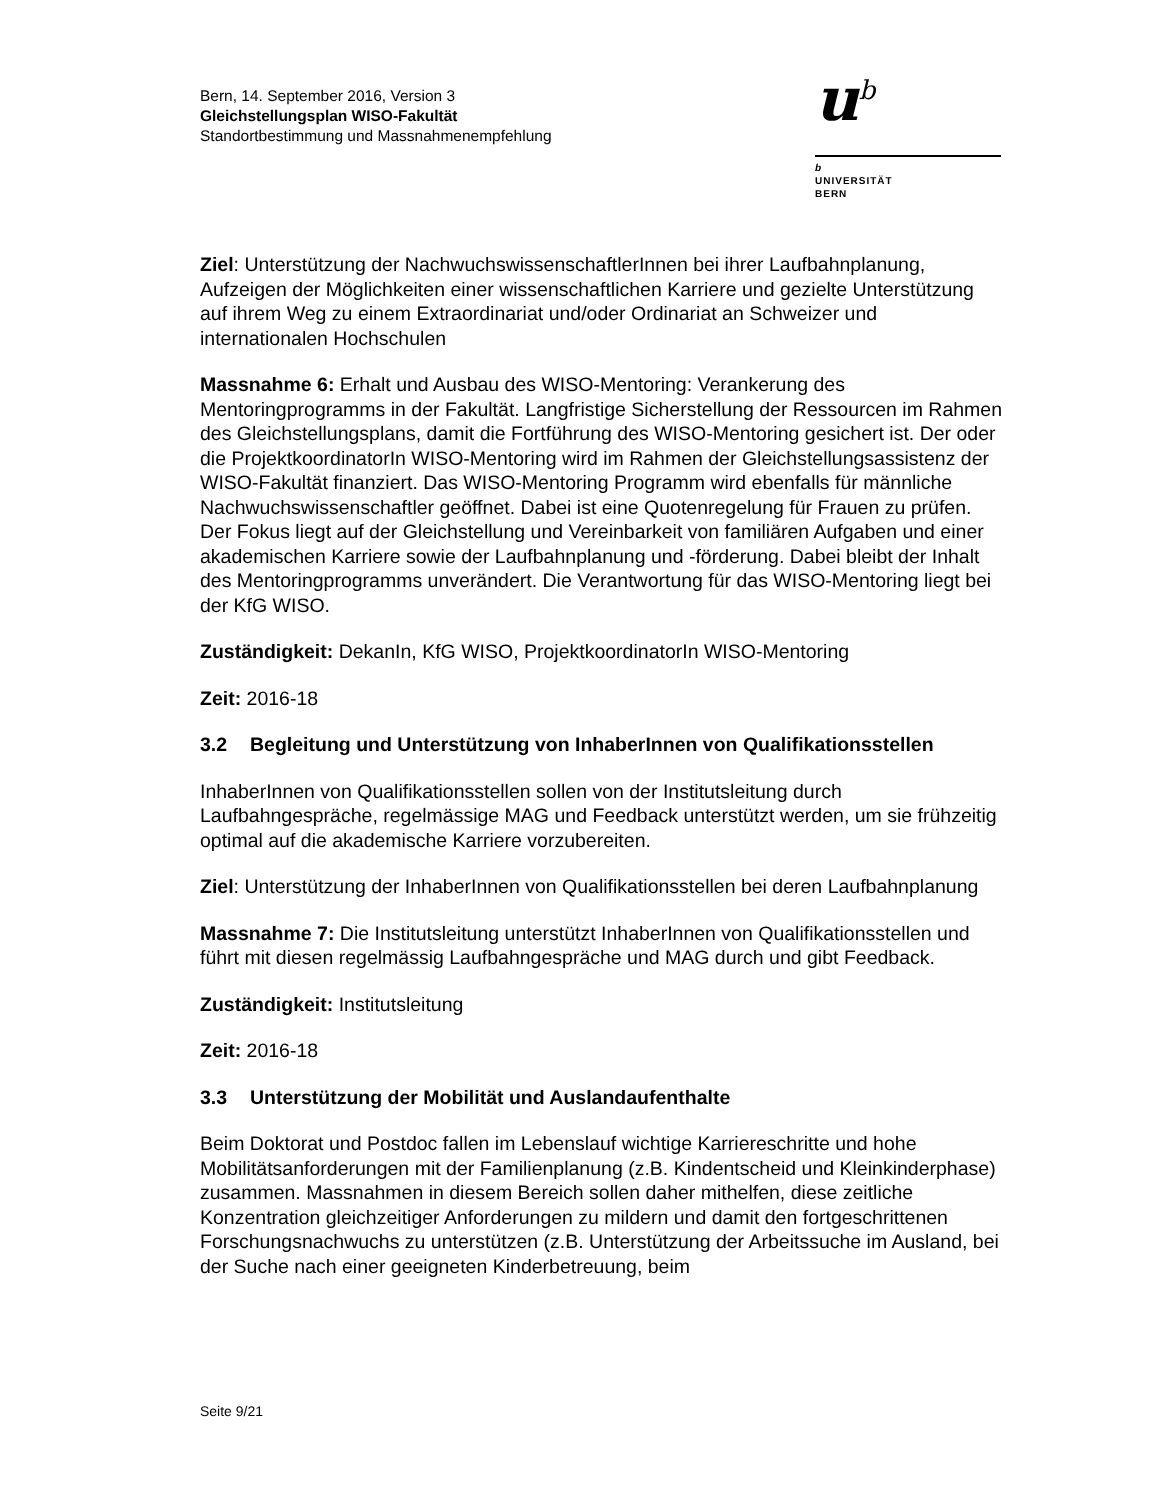Bern, 14. September 2016, Version 3
Gleichstellungsplan WISO-Fakultät
Standortbestimmung und Massnahmenempfehlung
u<sup>b</sup>
b
UNIVERSITÄT
BERN
Ziel: Unterstützung der NachwuchswissenschaftlerInnen bei ihrer Laufbahnplanung, Aufzeigen der Möglichkeiten einer wissenschaftlichen Karriere und gezielte Unterstützung auf ihrem Weg zu einem Extraordinariat und/oder Ordinariat an Schweizer und internationalen Hochschulen
Massnahme 6: Erhalt und Ausbau des WISO-Mentoring: Verankerung des Mentoringprogramms in der Fakultät. Langfristige Sicherstellung der Ressourcen im Rahmen des Gleichstellungsplans, damit die Fortführung des WISO-Mentoring gesichert ist. Der oder die ProjektkoordinatorIn WISO-Mentoring wird im Rahmen der Gleichstellungsassistenz der WISO-Fakultät finanziert. Das WISO-Mentoring Programm wird ebenfalls für männliche Nachwuchswissenschaftler geöffnet. Dabei ist eine Quotenregelung für Frauen zu prüfen. Der Fokus liegt auf der Gleichstellung und Vereinbarkeit von familiären Aufgaben und einer akademischen Karriere sowie der Laufbahnplanung und -förderung. Dabei bleibt der Inhalt des Mentoringprogramms unverändert. Die Verantwortung für das WISO-Mentoring liegt bei der KfG WISO.
Zuständigkeit: DekanIn, KfG WISO, ProjektkoordinatorIn WISO-Mentoring
Zeit: 2016-18
3.2 Begleitung und Unterstützung von InhaberInnen von Qualifikationsstellen
InhaberInnen von Qualifikationsstellen sollen von der Institutsleitung durch Laufbahngespräche, regelmässige MAG und Feedback unterstützt werden, um sie frühzeitig optimal auf die akademische Karriere vorzubereiten.
Ziel: Unterstützung der InhaberInnen von Qualifikationsstellen bei deren Laufbahnplanung
Massnahme 7: Die Institutsleitung unterstützt InhaberInnen von Qualifikationsstellen und führt mit diesen regelmässig Laufbahngespräche und MAG durch und gibt Feedback.
Zuständigkeit: Institutsleitung
Zeit: 2016-18
3.3 Unterstützung der Mobilität und Auslandaufenthalte
Beim Doktorat und Postdoc fallen im Lebenslauf wichtige Karriereschritte und hohe Mobilitätsanforderungen mit der Familienplanung (z.B. Kindentscheid und Kleinkinderphase) zusammen. Massnahmen in diesem Bereich sollen daher mithelfen, diese zeitliche Konzentration gleichzeitiger Anforderungen zu mildern und damit den fortgeschrittenen Forschungsnachwuchs zu unterstützen (z.B. Unterstützung der Arbeitssuche im Ausland, bei der Suche nach einer geeigneten Kinderbetreuung, beim
Seite 9/21